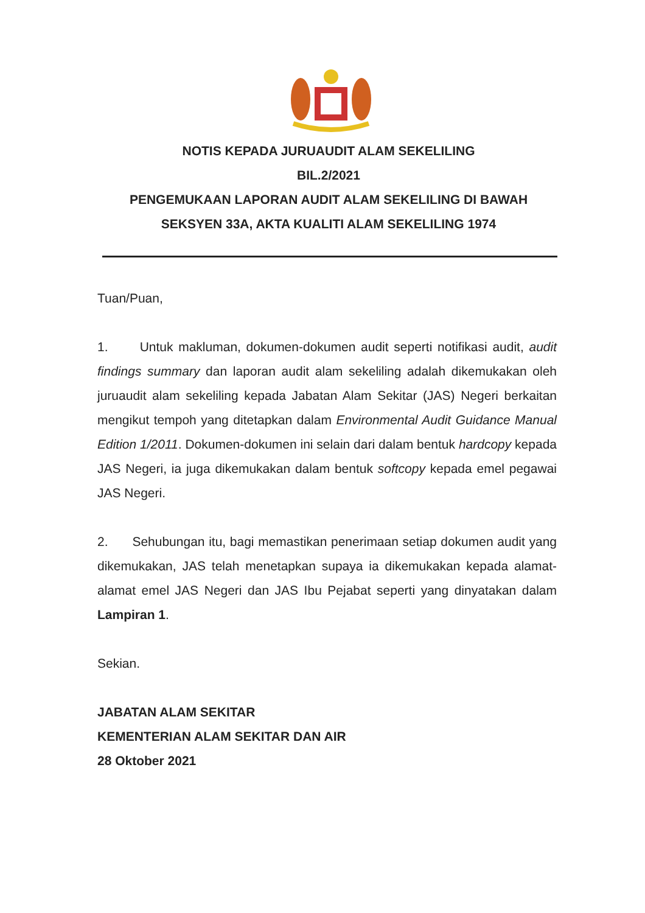NOTIS KEPADA JURUAUDIT ALAM SEKELILING
BIL.2/2021
PENGEMUKAAN LAPORAN AUDIT ALAM SEKELILING DI BAWAH
SEKSYEN 33A, AKTA KUALITI ALAM SEKELILING 1974
Tuan/Puan,
1. Untuk makluman, dokumen-dokumen audit seperti notifikasi audit, audit findings summary dan laporan audit alam sekeliling adalah dikemukakan oleh juruaudit alam sekeliling kepada Jabatan Alam Sekitar (JAS) Negeri berkaitan mengikut tempoh yang ditetapkan dalam Environmental Audit Guidance Manual Edition 1/2011. Dokumen-dokumen ini selain dari dalam bentuk hardcopy kepada JAS Negeri, ia juga dikemukakan dalam bentuk softcopy kepada emel pegawai JAS Negeri.
2. Sehubungan itu, bagi memastikan penerimaan setiap dokumen audit yang dikemukakan, JAS telah menetapkan supaya ia dikemukakan kepada alamat-alamat emel JAS Negeri dan JAS Ibu Pejabat seperti yang dinyatakan dalam Lampiran 1.
Sekian.
JABATAN ALAM SEKITAR
KEMENTERIAN ALAM SEKITAR DAN AIR
28 Oktober 2021